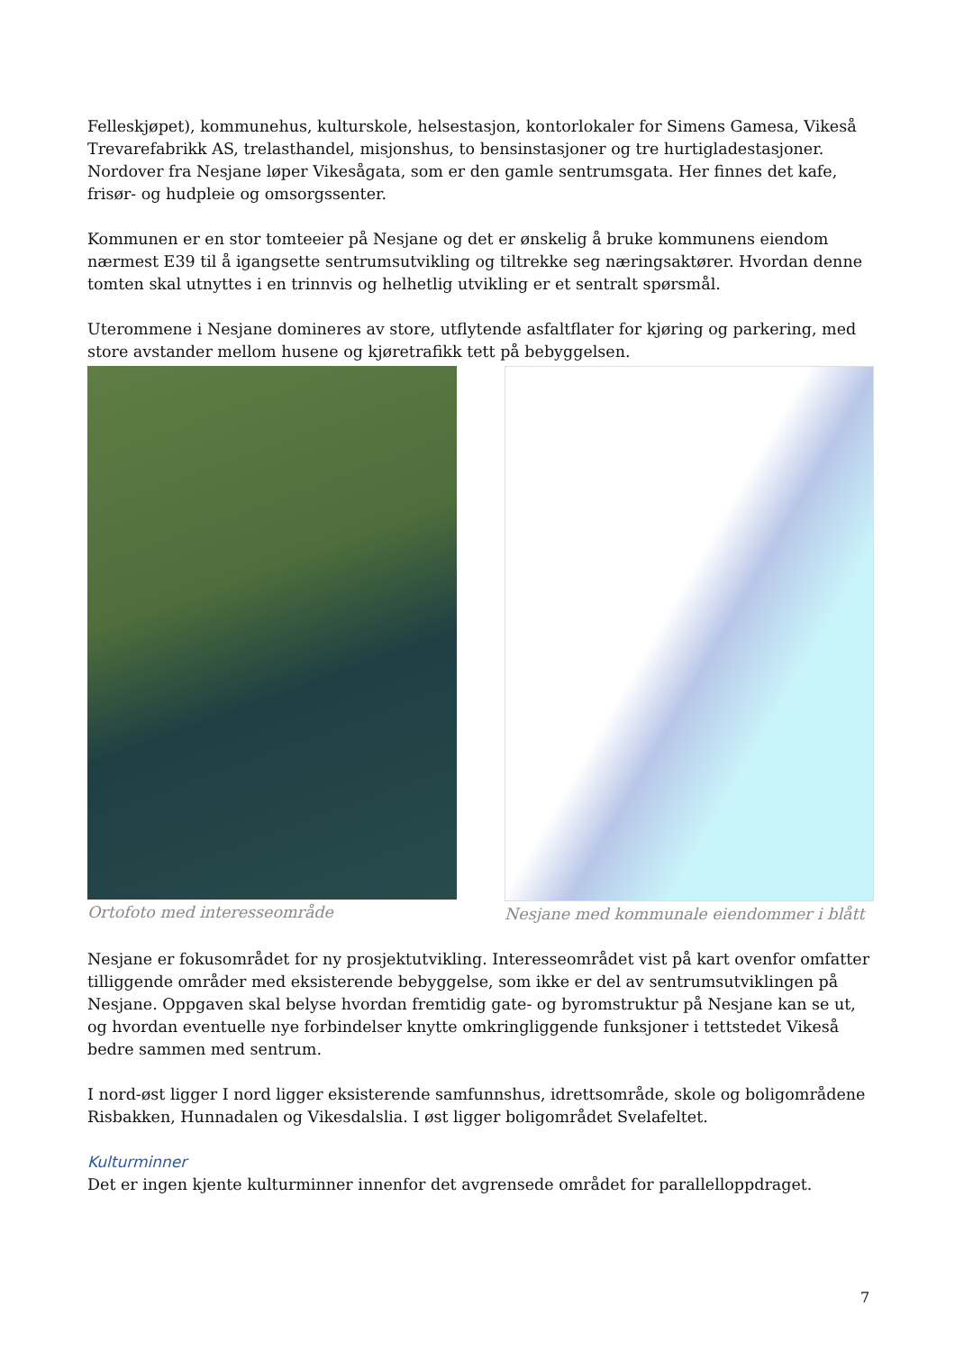Felleskjøpet), kommunehus, kulturskole, helsestasjon, kontorlokaler for Simens Gamesa, Vikeså Trevarefabrikk AS, trelasthandel, misjonshus, to bensinstasjoner og tre hurtigladestasjoner. Nordover fra Nesjane løper Vikesågata, som er den gamle sentrumsgata. Her finnes det kafe, frisør- og hudpleie og omsorgssenter.
Kommunen er en stor tomteeier på Nesjane og det er ønskelig å bruke kommunens eiendom nærmest E39 til å igangsette sentrumsutvikling og tiltrekke seg næringsaktører. Hvordan denne tomten skal utnyttes i en trinnvis og helhetlig utvikling er et sentralt spørsmål.
Uterommene i Nesjane domineres av store, utflytende asfaltflater for kjøring og parkering, med store avstander mellom husene og kjøretrafikk tett på bebyggelsen.
Ortofoto med interesseområde Nesjane med kommunale eiendommer i blått
Nesjane er fokusområdet for ny prosjektutvikling. Interesseområdet vist på kart ovenfor omfatter tilliggende områder med eksisterende bebyggelse, som ikke er del av sentrumsutviklingen på Nesjane. Oppgaven skal belyse hvordan fremtidig gate- og byromstruktur på Nesjane kan se ut, og hvordan eventuelle nye forbindelser knytte omkringliggende funksjoner i tettstedet Vikeså bedre sammen med sentrum.
I nord-øst ligger I nord ligger eksisterende samfunnshus, idrettsområde, skole og boligområdene Risbakken, Hunnadalen og Vikesdalslia. I øst ligger boligområdet Svelafeltet.
Kulturminner
Det er ingen kjente kulturminner innenfor det avgrensede området for parallelloppdraget.
7